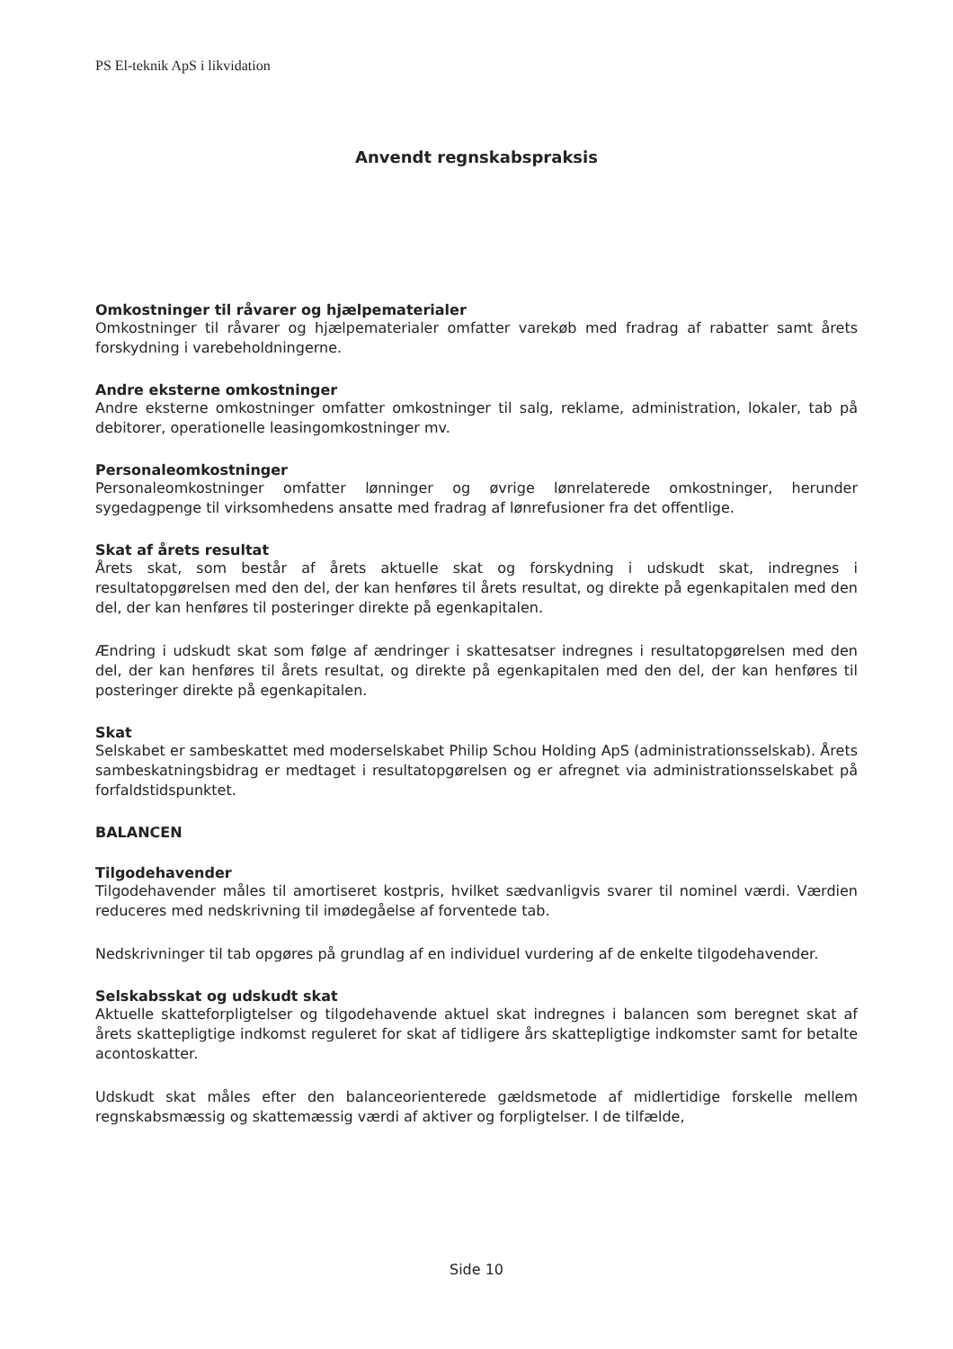PS El-teknik ApS i likvidation
Anvendt regnskabspraksis
Omkostninger til råvarer og hjælpematerialer
Omkostninger til råvarer og hjælpematerialer omfatter varekøb med fradrag af rabatter samt årets forskydning i varebeholdningerne.
Andre eksterne omkostninger
Andre eksterne omkostninger omfatter omkostninger til salg, reklame, administration, lokaler, tab på debitorer, operationelle leasingomkostninger mv.
Personaleomkostninger
Personaleomkostninger omfatter lønninger og øvrige lønrelaterede omkostninger, herunder sygedagpenge til virksomhedens ansatte med fradrag af lønrefusioner fra det offentlige.
Skat af årets resultat
Årets skat, som består af årets aktuelle skat og forskydning i udskudt skat, indregnes i resultatopgørelsen med den del, der kan henføres til årets resultat, og direkte på egenkapitalen med den del, der kan henføres til posteringer direkte på egenkapitalen.
Ændring i udskudt skat som følge af ændringer i skattesatser indregnes i resultatopgørelsen med den del, der kan henføres til årets resultat, og direkte på egenkapitalen med den del, der kan henføres til posteringer direkte på egenkapitalen.
Skat
Selskabet er sambeskattet med moderselskabet Philip Schou Holding ApS (administrationsselskab). Årets sambeskatningsbidrag er medtaget i resultatopgørelsen og er afregnet via administrationsselskabet på forfaldstidspunktet.
BALANCEN
Tilgodehavender
Tilgodehavender måles til amortiseret kostpris, hvilket sædvanligvis svarer til nominel værdi. Værdien reduceres med nedskrivning til imødegåelse af forventede tab.
Nedskrivninger til tab opgøres på grundlag af en individuel vurdering af de enkelte tilgodehavender.
Selskabsskat og udskudt skat
Aktuelle skatteforpligtelser og tilgodehavende aktuel skat indregnes i balancen som beregnet skat af årets skattepligtige indkomst reguleret for skat af tidligere års skattepligtige indkomster samt for betalte acontoskatter.
Udskudt skat måles efter den balanceorienterede gældsmetode af midlertidige forskelle mellem regnskabsmæssig og skattemæssig værdi af aktiver og forpligtelser. I de tilfælde,
Side 10